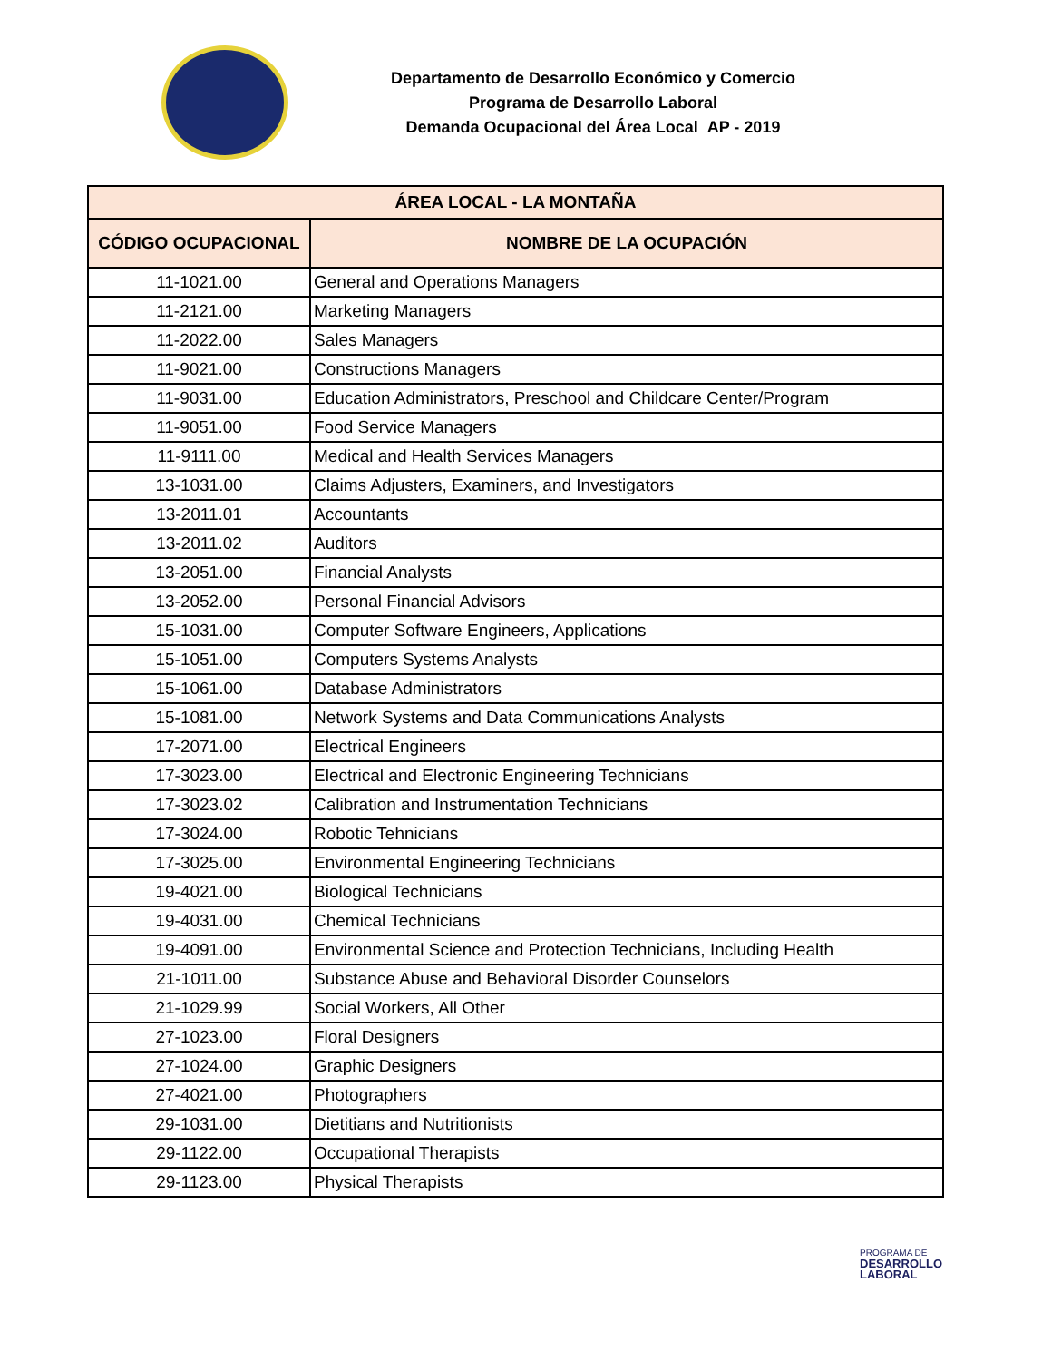Departamento de Desarrollo Económico y Comercio
Programa de Desarrollo Laboral
Demanda Ocupacional del Área Local AP - 2019
| ÁREA LOCAL - LA MONTAÑA | |
| --- | --- |
| CÓDIGO OCUPACIONAL | NOMBRE DE LA OCUPACIÓN |
| 11-1021.00 | General and Operations Managers |
| 11-2121.00 | Marketing Managers |
| 11-2022.00 | Sales Managers |
| 11-9021.00 | Constructions Managers |
| 11-9031.00 | Education Administrators, Preschool and Childcare Center/Program |
| 11-9051.00 | Food Service Managers |
| 11-9111.00 | Medical and Health Services Managers |
| 13-1031.00 | Claims Adjusters, Examiners, and Investigators |
| 13-2011.01 | Accountants |
| 13-2011.02 | Auditors |
| 13-2051.00 | Financial Analysts |
| 13-2052.00 | Personal Financial Advisors |
| 15-1031.00 | Computer Software Engineers, Applications |
| 15-1051.00 | Computers Systems Analysts |
| 15-1061.00 | Database Administrators |
| 15-1081.00 | Network Systems and Data Communications Analysts |
| 17-2071.00 | Electrical Engineers |
| 17-3023.00 | Electrical and Electronic Engineering Technicians |
| 17-3023.02 | Calibration and Instrumentation Technicians |
| 17-3024.00 | Robotic Tehnicians |
| 17-3025.00 | Environmental Engineering Technicians |
| 19-4021.00 | Biological Technicians |
| 19-4031.00 | Chemical Technicians |
| 19-4091.00 | Environmental Science and Protection Technicians, Including Health |
| 21-1011.00 | Substance Abuse and Behavioral Disorder Counselors |
| 21-1029.99 | Social Workers, All Other |
| 27-1023.00 | Floral Designers |
| 27-1024.00 | Graphic Designers |
| 27-4021.00 | Photographers |
| 29-1031.00 | Dietitians and Nutritionists |
| 29-1122.00 | Occupational Therapists |
| 29-1123.00 | Physical Therapists |
PROGRAMA DE
DESARROLLO
LABORAL